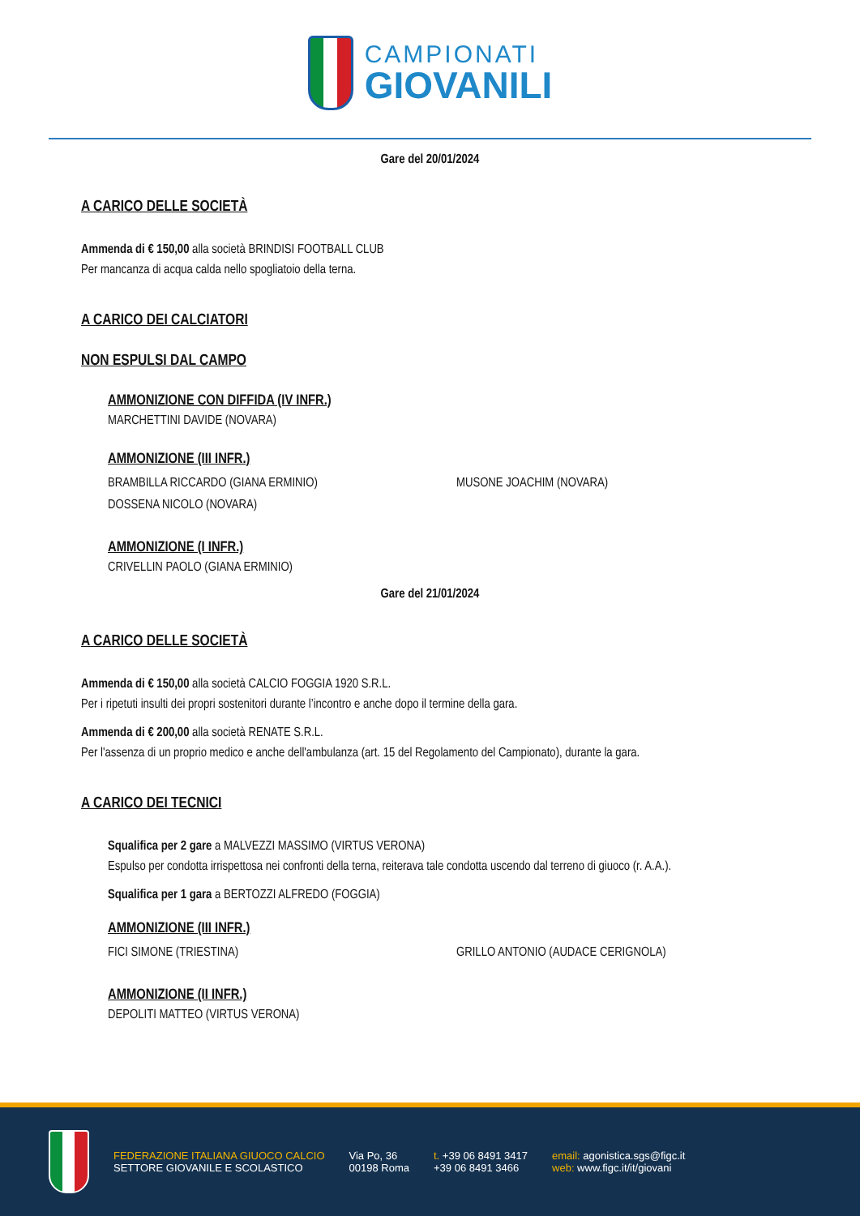CAMPIONATI
GIOVANILI
Gare del 20/01/2024
A CARICO DELLE SOCIETÀ
Ammenda di € 150,00 alla società BRINDISI FOOTBALL CLUB
Per mancanza di acqua calda nello spogliatoio della terna.
A CARICO DEI CALCIATORI
NON ESPULSI DAL CAMPO
AMMONIZIONE CON DIFFIDA (IV INFR.)
MARCHETTINI DAVIDE (NOVARA)
AMMONIZIONE (III INFR.)
BRAMBILLA RICCARDO (GIANA ERMINIO)
MUSONE JOACHIM (NOVARA)
DOSSENA NICOLO (NOVARA)
AMMONIZIONE (I INFR.)
CRIVELLIN PAOLO (GIANA ERMINIO)
Gare del 21/01/2024
A CARICO DELLE SOCIETÀ
Ammenda di € 150,00 alla società CALCIO FOGGIA 1920 S.R.L.
Per i ripetuti insulti dei propri sostenitori durante l’incontro e anche dopo il termine della gara.
Ammenda di € 200,00 alla società RENATE S.R.L.
Per l'assenza di un proprio medico e anche dell'ambulanza (art. 15 del Regolamento del Campionato), durante la gara.
A CARICO DEI TECNICI
Squalifica per 2 gare a MALVEZZI MASSIMO (VIRTUS VERONA)
Espulso per condotta irrispettosa nei confronti della terna, reiterava tale condotta uscendo dal terreno di giuoco (r. A.A.).
Squalifica per 1 gara a BERTOZZI ALFREDO (FOGGIA)
AMMONIZIONE (III INFR.)
FICI SIMONE (TRIESTINA)
GRILLO ANTONIO (AUDACE CERIGNOLA)
AMMONIZIONE (II INFR.)
DEPOLITI MATTEO (VIRTUS VERONA)
FEDERAZIONE ITALIANA GIUOCO CALCIO
SETTORE GIOVANILE E SCOLASTICO
Via Po, 36
00198 Roma
t. +39 06 8491 3417
+39 06 8491 3466
email: agonistica.sgs@figc.it
web: www.figc.it/it/giovani